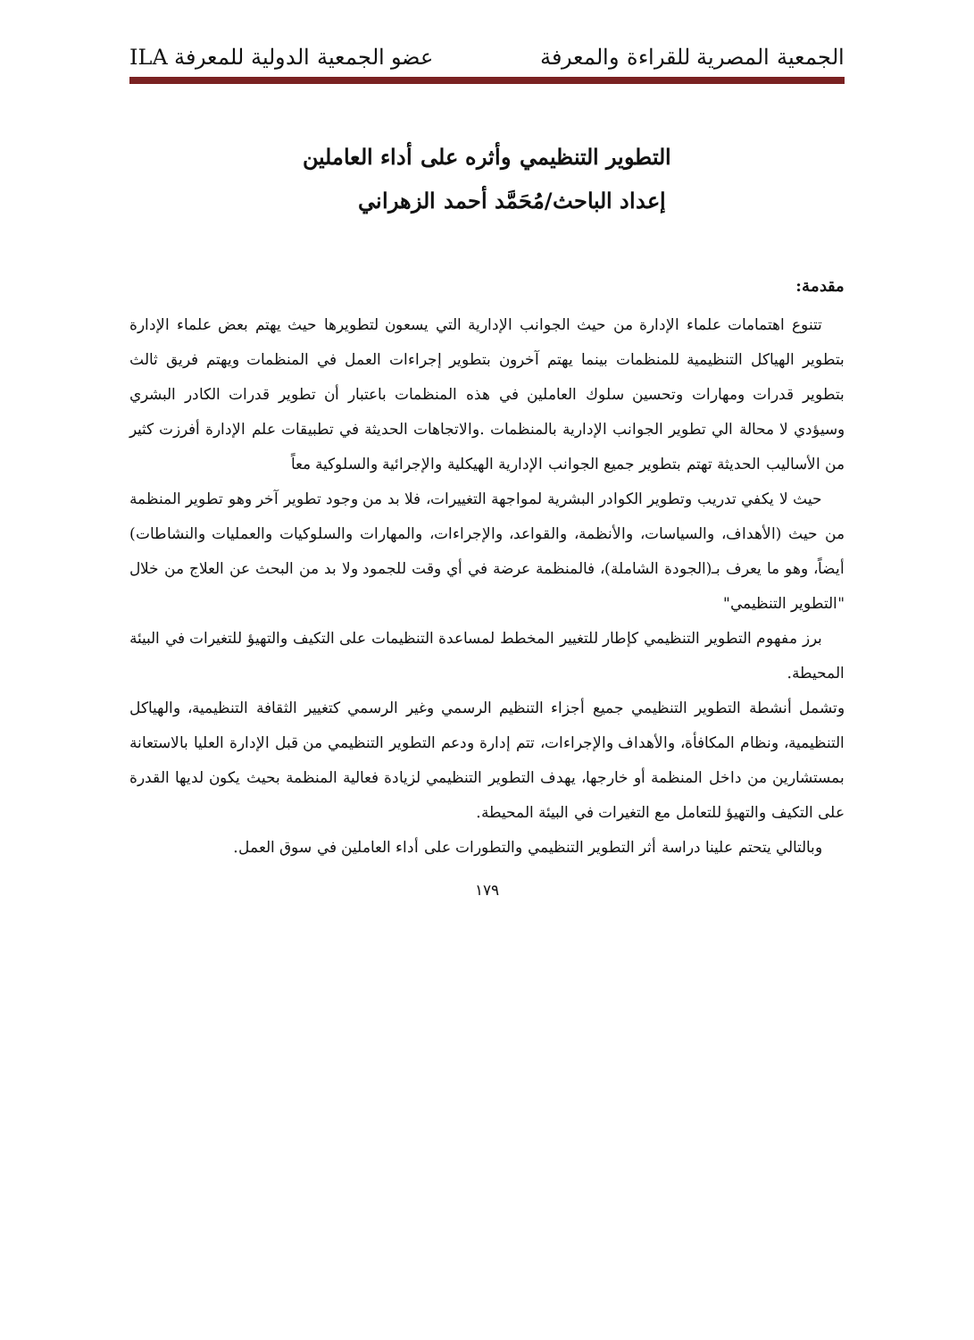الجمعية المصرية للقراءة والمعرفة عضو الجمعية الدولية للمعرفة ILA
التطوير التنظيمي وأثره على أداء العاملين
إعداد الباحث/مُحَمَّد أحمد الزهراني
مقدمة:
تتنوع اهتمامات علماء الإدارة من حيث الجوانب الإدارية التي يسعون لتطويرها حيث يهتم بعض علماء الإدارة بتطوير الهياكل التنظيمية للمنظمات بينما يهتم آخرون بتطوير إجراءات العمل في المنظمات ويهتم فريق ثالث بتطوير قدرات ومهارات وتحسين سلوك العاملين في هذه المنظمات باعتبار أن تطوير قدرات الكادر البشري وسيؤدي لا محالة الي تطوير الجوانب الإدارية بالمنظمات .والاتجاهات الحديثة في تطبيقات علم الإدارة أفرزت كثير من الأساليب الحديثة تهتم بتطوير جميع الجوانب الإدارية الهيكلية والإجرائية والسلوكية معاً
حيث لا يكفي تدريب وتطوير الكوادر البشرية لمواجهة التغييرات، فلا بد من وجود تطوير آخر وهو تطوير المنظمة من حيث (الأهداف، والسياسات، والأنظمة، والقواعد، والإجراءات، والمهارات والسلوكيات والعمليات والنشاطات) أيضاً، وهو ما يعرف بـ(الجودة الشاملة)، فالمنظمة عرضة في أي وقت للجمود ولا بد من البحث عن العلاج من خلال "التطوير التنظيمي"
برز مفهوم التطوير التنظيمي كإطار للتغيير المخطط لمساعدة التنظيمات على التكيف والتهيؤ للتغيرات في البيئة المحيطة.
وتشمل أنشطة التطوير التنظيمي جميع أجزاء التنظيم الرسمي وغير الرسمي كتغيير الثقافة التنظيمية، والهياكل التنظيمية، ونظام المكافأة، والأهداف والإجراءات، تتم إدارة ودعم التطوير التنظيمي من قبل الإدارة العليا بالاستعانة بمستشارين من داخل المنظمة أو خارجها، يهدف التطوير التنظيمي لزيادة فعالية المنظمة بحيث يكون لديها القدرة على التكيف والتهيؤ للتعامل مع التغيرات في البيئة المحيطة.
وبالتالي يتحتم علينا دراسة أثر التطوير التنظيمي والتطورات على أداء العاملين في سوق العمل.
١٧٩